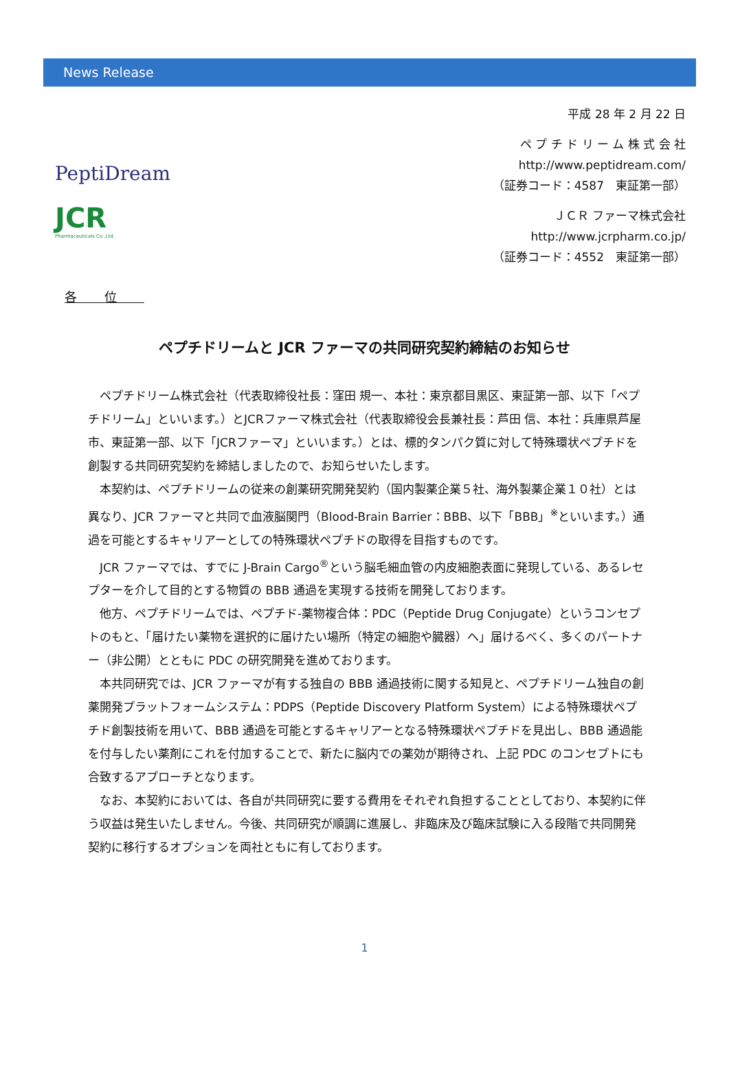News Release
PeptiDream
JCR
Pharmaceuticals Co.,Ltd.
平成 28 年 2 月 22 日
ペ プ チ ド リ ー ム 株 式 会 社
http://www.peptidream.com/
（証券コード：4587　東証第一部）
ＪＣＲ ファーマ株式会社
http://www.jcrpharm.co.jp/
（証券コード：4552　東証第一部）
各位
ペプチドリームと JCR ファーマの共同研究契約締結のお知らせ
ペプチドリーム株式会社（代表取締役社長：窪田 規一、本社：東京都目黒区、東証第一部、以下「ペプチドリーム」といいます。）とJCRファーマ株式会社（代表取締役会長兼社長：芦田 信、本社：兵庫県芦屋市、東証第一部、以下「JCRファーマ」といいます。）とは、標的タンパク質に対して特殊環状ペプチドを創製する共同研究契約を締結しましたので、お知らせいたします。
本契約は、ペプチドリームの従来の創薬研究開発契約（国内製薬企業５社、海外製薬企業１０社）とは異なり、JCR ファーマと共同で血液脳関門（Blood-Brain Barrier：BBB、以下「BBB」<sup>※</sup>といいます。）通過を可能とするキャリアーとしての特殊環状ペプチドの取得を目指すものです。
JCR ファーマでは、すでに J-Brain Cargo<sup>®</sup>という脳毛細血管の内皮細胞表面に発現している、あるレセプターを介して目的とする物質の BBB 通過を実現する技術を開発しております。
他方、ペプチドリームでは、ペプチド-薬物複合体：PDC（Peptide Drug Conjugate）というコンセプトのもと、「届けたい薬物を選択的に届けたい場所（特定の細胞や臓器）へ」届けるべく、多くのパートナー（非公開）とともに PDC の研究開発を進めております。
本共同研究では、JCR ファーマが有する独自の BBB 通過技術に関する知見と、ペプチドリーム独自の創薬開発プラットフォームシステム：PDPS（Peptide Discovery Platform System）による特殊環状ペプチド創製技術を用いて、BBB 通過を可能とするキャリアーとなる特殊環状ペプチドを見出し、BBB 通過能を付与したい薬剤にこれを付加することで、新たに脳内での薬効が期待され、上記 PDC のコンセプトにも合致するアプローチとなります。
なお、本契約においては、各自が共同研究に要する費用をそれぞれ負担することとしており、本契約に伴う収益は発生いたしません。今後、共同研究が順調に進展し、非臨床及び臨床試験に入る段階で共同開発契約に移行するオプションを両社ともに有しております。
1